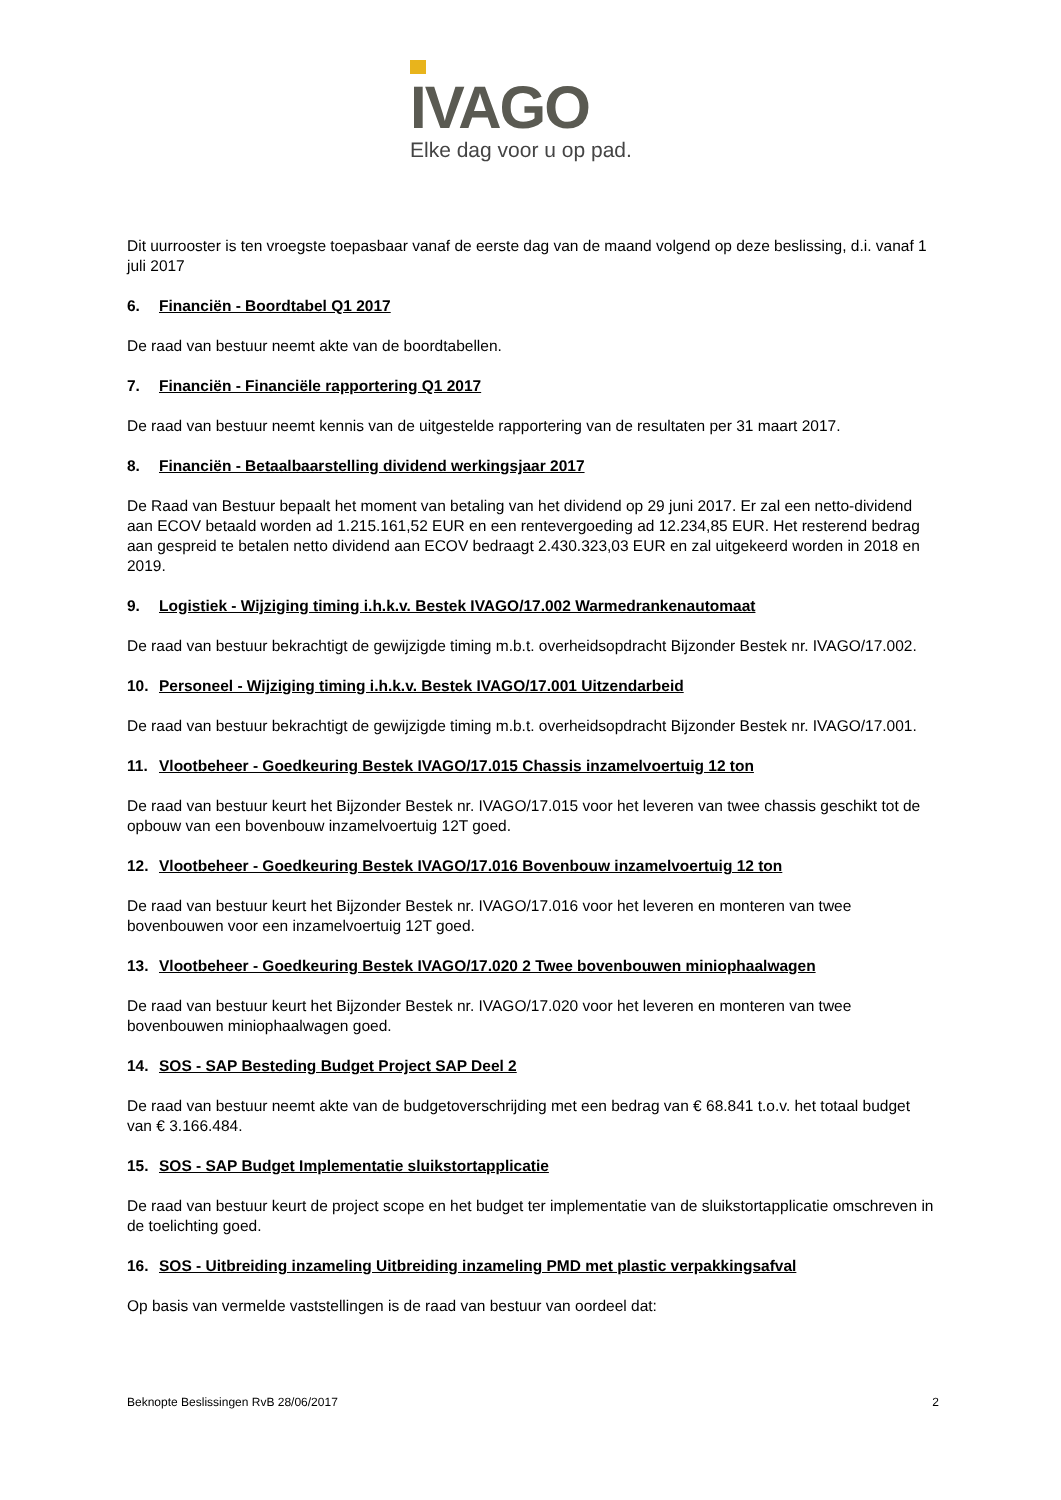IVAGO
Elke dag voor u op pad.
Dit uurrooster is ten vroegste toepasbaar vanaf de eerste dag van de maand volgend op deze beslissing, d.i. vanaf 1 juli 2017
6. Financiën - Boordtabel Q1 2017
De raad van bestuur neemt akte van de boordtabellen.
7. Financiën - Financiële rapportering Q1 2017
De raad van bestuur neemt kennis van de uitgestelde rapportering van de resultaten per 31 maart 2017.
8. Financiën - Betaalbaarstelling dividend werkingsjaar 2017
De Raad van Bestuur bepaalt het moment van betaling van het dividend op 29 juni 2017. Er zal een netto-dividend aan ECOV betaald worden ad 1.215.161,52 EUR en een rentevergoeding ad 12.234,85 EUR. Het resterend bedrag aan gespreid te betalen netto dividend aan ECOV bedraagt 2.430.323,03 EUR en zal uitgekeerd worden in 2018 en 2019.
9. Logistiek - Wijziging timing i.h.k.v. Bestek IVAGO/17.002 Warmedrankenautomaat
De raad van bestuur bekrachtigt de gewijzigde timing m.b.t. overheidsopdracht Bijzonder Bestek nr. IVAGO/17.002.
10. Personeel - Wijziging timing i.h.k.v. Bestek IVAGO/17.001 Uitzendarbeid
De raad van bestuur bekrachtigt de gewijzigde timing m.b.t. overheidsopdracht Bijzonder Bestek nr. IVAGO/17.001.
11. Vlootbeheer - Goedkeuring Bestek IVAGO/17.015 Chassis inzamelvoertuig 12 ton
De raad van bestuur keurt het Bijzonder Bestek nr. IVAGO/17.015 voor het leveren van twee chassis geschikt tot de opbouw van een bovenbouw inzamelvoertuig 12T goed.
12. Vlootbeheer - Goedkeuring Bestek IVAGO/17.016 Bovenbouw inzamelvoertuig 12 ton
De raad van bestuur keurt het Bijzonder Bestek nr. IVAGO/17.016 voor het leveren en monteren van twee bovenbouwen voor een inzamelvoertuig 12T goed.
13. Vlootbeheer - Goedkeuring Bestek IVAGO/17.020 2 Twee bovenbouwen miniophaalwagen
De raad van bestuur keurt het Bijzonder Bestek nr. IVAGO/17.020 voor het leveren en monteren van twee bovenbouwen miniophaalwagen goed.
14. SOS - SAP Besteding Budget Project SAP Deel 2
De raad van bestuur neemt akte van de budgetoverschrijding met een bedrag van € 68.841 t.o.v. het totaal budget van € 3.166.484.
15. SOS - SAP Budget Implementatie sluikstortapplicatie
De raad van bestuur keurt de project scope en het budget ter implementatie van de sluikstortapplicatie omschreven in de toelichting goed.
16. SOS - Uitbreiding inzameling Uitbreiding inzameling PMD met plastic verpakkingsafval
Op basis van vermelde vaststellingen is de raad van bestuur van oordeel dat:
Beknopte Beslissingen RvB 28/06/2017 2